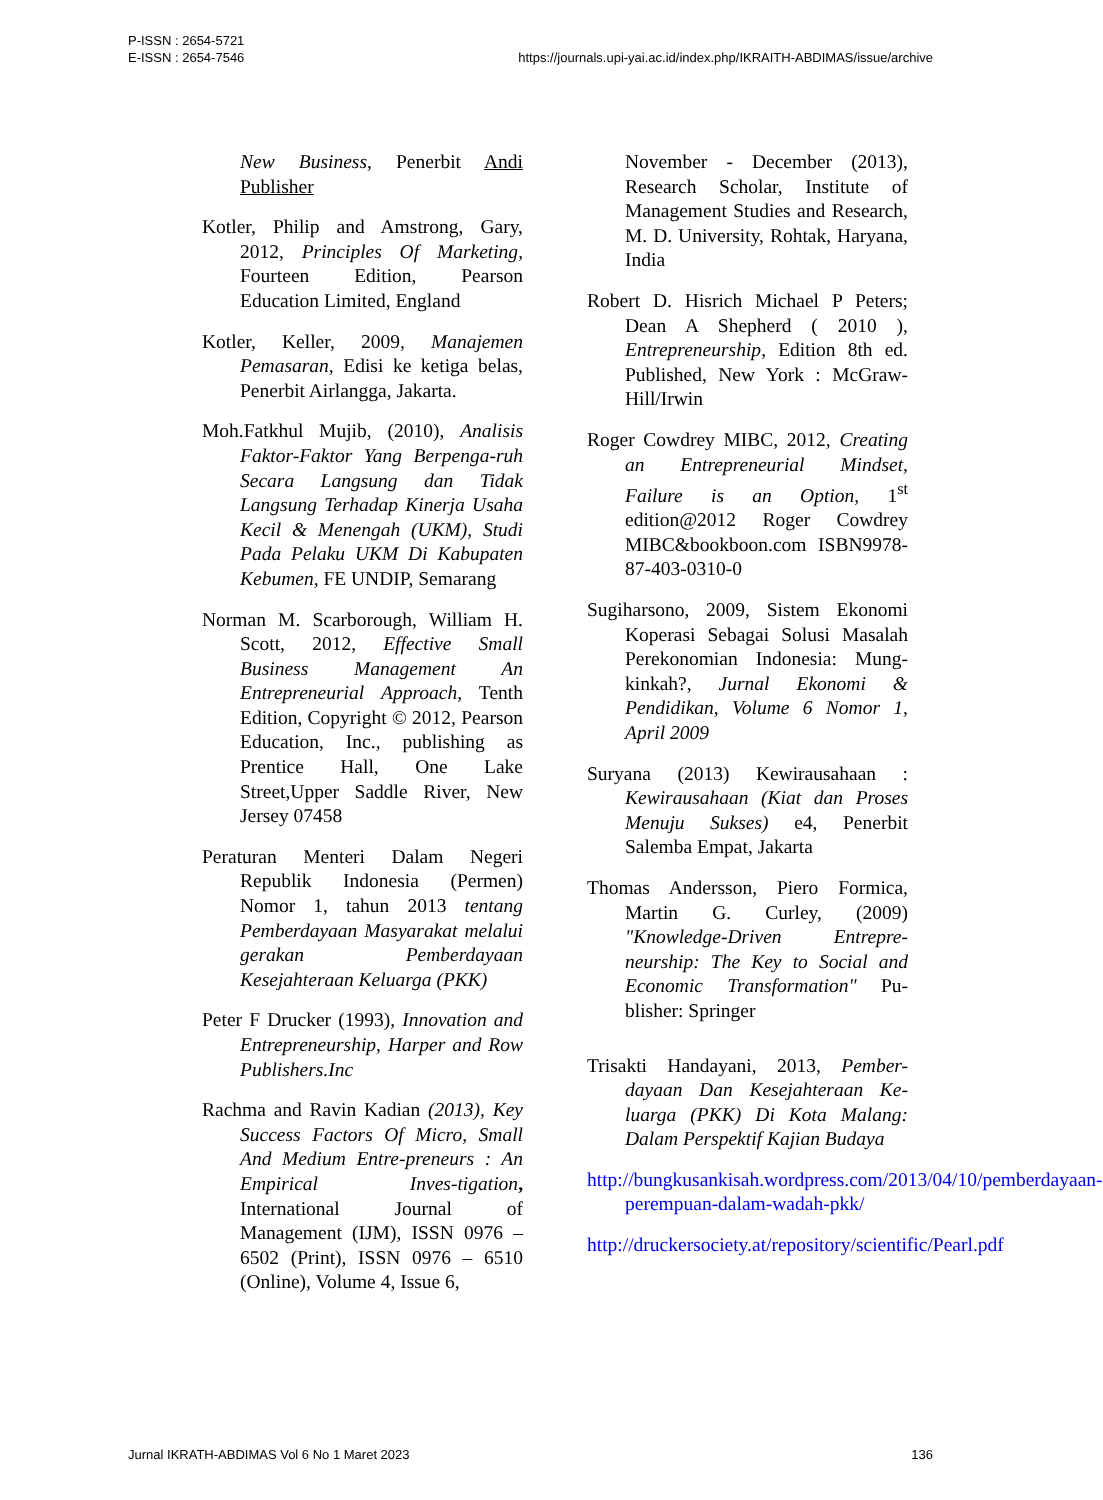P-ISSN : 2654-5721
E-ISSN : 2654-7546
https://journals.upi-yai.ac.id/index.php/IKRAITH-ABDIMAS/issue/archive
New Business, Penerbit Andi Publisher
Kotler, Philip and Amstrong, Gary, 2012, Principles Of Marketing, Fourteen Edition, Pearson Education Limited, England
Kotler, Keller, 2009, Manajemen Pemasaran, Edisi ke ketiga belas, Penerbit Airlangga, Jakarta.
Moh.Fatkhul Mujib, (2010), Analisis Faktor-Faktor Yang Berpenga-ruh Secara Langsung dan Tidak Langsung Terhadap Kinerja Usaha Kecil & Menengah (UKM), Studi Pada Pelaku UKM Di Kabupaten Kebumen, FE UNDIP, Semarang
Norman M. Scarborough, William H. Scott, 2012, Effective Small Business Management An Entrepreneurial Approach, Tenth Edition, Copyright © 2012, Pearson Education, Inc., publishing as Prentice Hall, One Lake Street,Upper Saddle River, New Jersey 07458
Peraturan Menteri Dalam Negeri Republik Indonesia (Permen) Nomor 1, tahun 2013 tentang Pemberdayaan Masyarakat melalui gerakan Pemberdayaan Kesejahteraan Keluarga (PKK)
Peter F Drucker (1993), Innovation and Entrepreneurship, Harper and Row Publishers.Inc
Rachma and Ravin Kadian (2013), Key Success Factors Of Micro, Small And Medium Entre-preneurs : An Empirical Inves-tigation, International Journal of Management (IJM), ISSN 0976 – 6502 (Print), ISSN 0976 – 6510 (Online), Volume 4, Issue 6,
November - December (2013), Research Scholar, Institute of Management Studies and Research, M. D. University, Rohtak, Haryana, India
Robert D. Hisrich Michael P Peters; Dean A Shepherd ( 2010 ), Entrepreneurship, Edition 8th ed. Published, New York : McGraw-Hill/Irwin
Roger Cowdrey MIBC, 2012, Creating an Entrepreneurial Mindset, Failure is an Option, 1<sup>st</sup> edition@2012 Roger Cowdrey MIBC&bookboon.com ISBN9978-87-403-0310-0
Sugiharsono, 2009, Sistem Ekonomi Koperasi Sebagai Solusi Masalah Perekonomian Indonesia: Mung-kinkah?, Jurnal Ekonomi & Pendidikan, Volume 6 Nomor 1, April 2009
Suryana (2013) Kewirausahaan : Kewirausahaan (Kiat dan Proses Menuju Sukses) e4, Penerbit Salemba Empat, Jakarta
Thomas Andersson, Piero Formica, Martin G. Curley, (2009) "Knowledge-Driven Entrepre-neurship: The Key to Social and Economic Transformation" Pu-blisher: Springer
Trisakti Handayani, 2013, Pember-dayaan Dan Kesejahteraan Ke-luarga (PKK) Di Kota Malang: Dalam Perspektif Kajian Budaya
http://bungkusankisah.wordpress.com/2013/04/10/pemberdayaan-perempuan-dalam-wadah-pkk/
http://druckersociety.at/repository/scientific/Pearl.pdf
Jurnal IKRATH-ABDIMAS Vol 6 No 1 Maret 2023
136